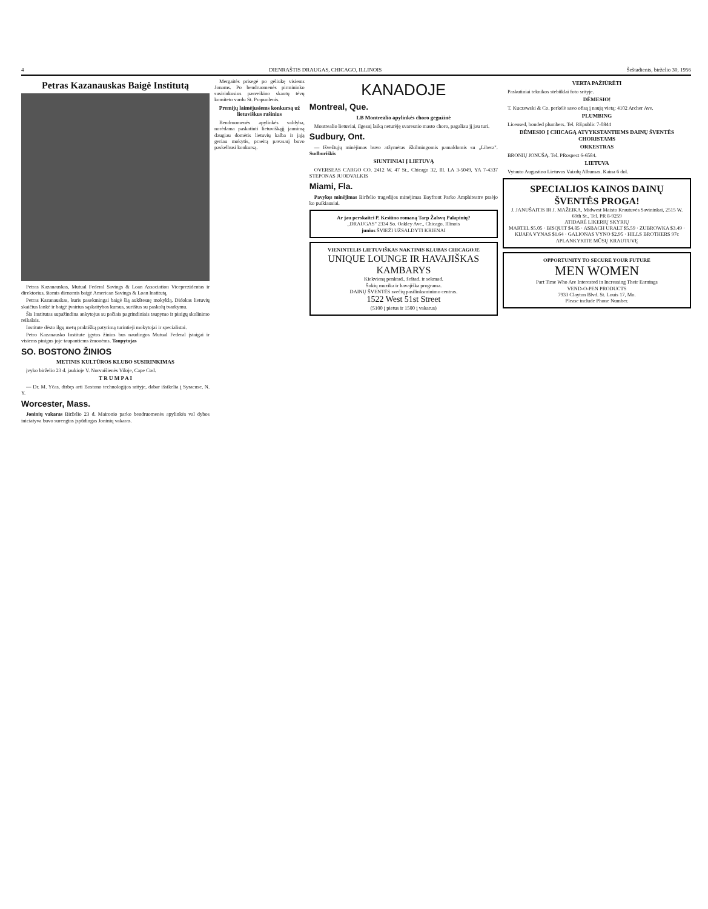4 DIENRAŠTIS DRAUGAS, CHICAGO, ILLINOIS Šeštadienis, birželio 30, 1956
Petras Kazanauskas Baigė Institutą
Petras Kazanauskas, Mutual Federal Savings & Loan Association Viceprezidentas ir direktorius, šiomis dienomis baigė American Savings & Loan Institutą.
Petras Kazanauskas, kuris pasekmingai baigė šią aukštesnę mokyklą. Didokas lietuvių skaičius lankė ir baigė įvairius sąskaitybos kursus, surištus su paskolų tvarkymu.
Šis Institutas supažindina ankytojus su pačiais pagrindiniais taupymo ir pinigų skolinimo reikalais.
Institute dėsto ilgų metų praktišką patyrimą turintieji mokytojai ir specialistai.
Petro Kazanausko Institute įgytos žinios bus naudingos Mutual Federal įstaigai ir visiems pinigus joje taupantiems žmonėms. Taupytojas
SO. BOSTONO ŽINIOS
METINIS KULTŪROS KLUBO SUSIRINKIMAS
įvyko birželio 23 d. jaukioje V. Norvaišienės Viloje, Cape Cod.
T R U M P A I
— Dr. M. Yčas, dirbęs arti Bostono technologijos srityje, dabar išsikelia į Syracuse, N. Y.
Worcester, Mass.
Joninių vakaras Birželio 23 d. Maironio parko bendruomenės apylinkės val dybos iniciatyva buvo surengtas įspūdingas Joninių vakaras.
Mergaitės prisegė po gėliukę visiems Jonams. Po bendruomenės pirmininko susirinkusius pasveikino skautų tėvų komiteto vardu St. Prapuolenis.
Premijų laimėjusiems konkursą už lietuviškus rašinius
Bendruomenės apylinkės valdyba, norėdama paskatinti lietuviškąjį jaunimą daugiau domėtis lietuvių kalba ir jąją geriau mokytis, praeitą pavasarį buvo paskelbusi konkursą.
KANADOJE
Montreal, Que.
LB Montrealio apylinkės choro gegužinė
Montrealio lietuviai, ilgesnį laiką neturėję svaresnio masto choro, pagaliau jį jau turi.
Sudbury, Ont.
— Išvežtųjų minėjimas buvo atžymėtas iškilmingomis pamaldomis su „Libera". Sudburiškis
SIUNTINIAI Į LIETUVĄ
OVERSEAS CARGO CO. 2412 W. 47 St., Chicago 32, Ill. LA 3-5049, YA 7-4337 STEPONAS JUODVALKIS
Miami, Fla.
Pavykęs minėjimas Birželio tragedijos minėjimas Bayfront Parko Amphiteatre praėjo ko puikiausiai.
Ar jau perskaitei P. Kesiūno romaną Tarp Žalsvų Palapinių?
„DRAUGAS" 2334 So. Oakley Ave., Chicago, Illinois
junius ŠVIEŽI UŽSALDYTI KRIENAI
VIENINTELIS LIETUVIŠKAS NAKTINIS KLUBAS CHICAGOJE
UNIQUE LOUNGE IR HAVAJIŠKAS KAMBARYS
Kiekvieną penktad., šeštad. ir sekmad.
Šokių muzika ir havajiška programa.
DAINŲ ŠVENTĖS svečių pasilinksminimo centras.
1522 West 51st Street
(5100 į pietus ir 1500 į vakarus)
VERTA PAŽIŪRĖTI
Paskutiniai teknikos stebūklai foto srityje.
DĖMESIO!
T. Kuczewski & Co. perkėlė savo ofisą į naują vietą: 4102 Archer Ave.
PLUMBING
Licensed, bonded plumbers. Tel. REpublic 7-0844
DĖMESIO Į CHICAGĄ ATVYKSTANTIEMS DAINŲ ŠVENTĖS CHORISTAMS
ORKESTRAS
BRONIŲ JONUŠĄ. Tel. PRospect 6-6584.
LIETUVA
Vytauto Augustino Lietuvos Vaizdų Albumas. Kaina 6 dol.
SPECIALIOS KAINOS DAINŲ ŠVENTĖS PROGA!
J. JANUŠAITIS IR J. MAŽEIKA, Midwest Maisto Krautuvės Savininkai, 2515 W. 69th St., Tel. PR 8-9259
ATIDARĖ LIKERIŲ SKYRIŲ
MARTEL $5.05 · BISQUIT $4.85 · ASBACH URALT $5.59 · ZUBROWKA $3.49 · KIJAFA VYNAS $1.64 · GALIONAS VYNO $2.95 · HILLS BROTHERS 97c
APLANKYKITE MŪSŲ KRAUTUVĘ
OPPORTUNITY TO SECURE YOUR FUTURE
MEN WOMEN
Part Time Who Are Interested in Increasing Their Earnings
VEND-O-PEN PRODUCTS
7933 Clayton Blvd. St. Louis 17, Mo.
Please include Phone Number.